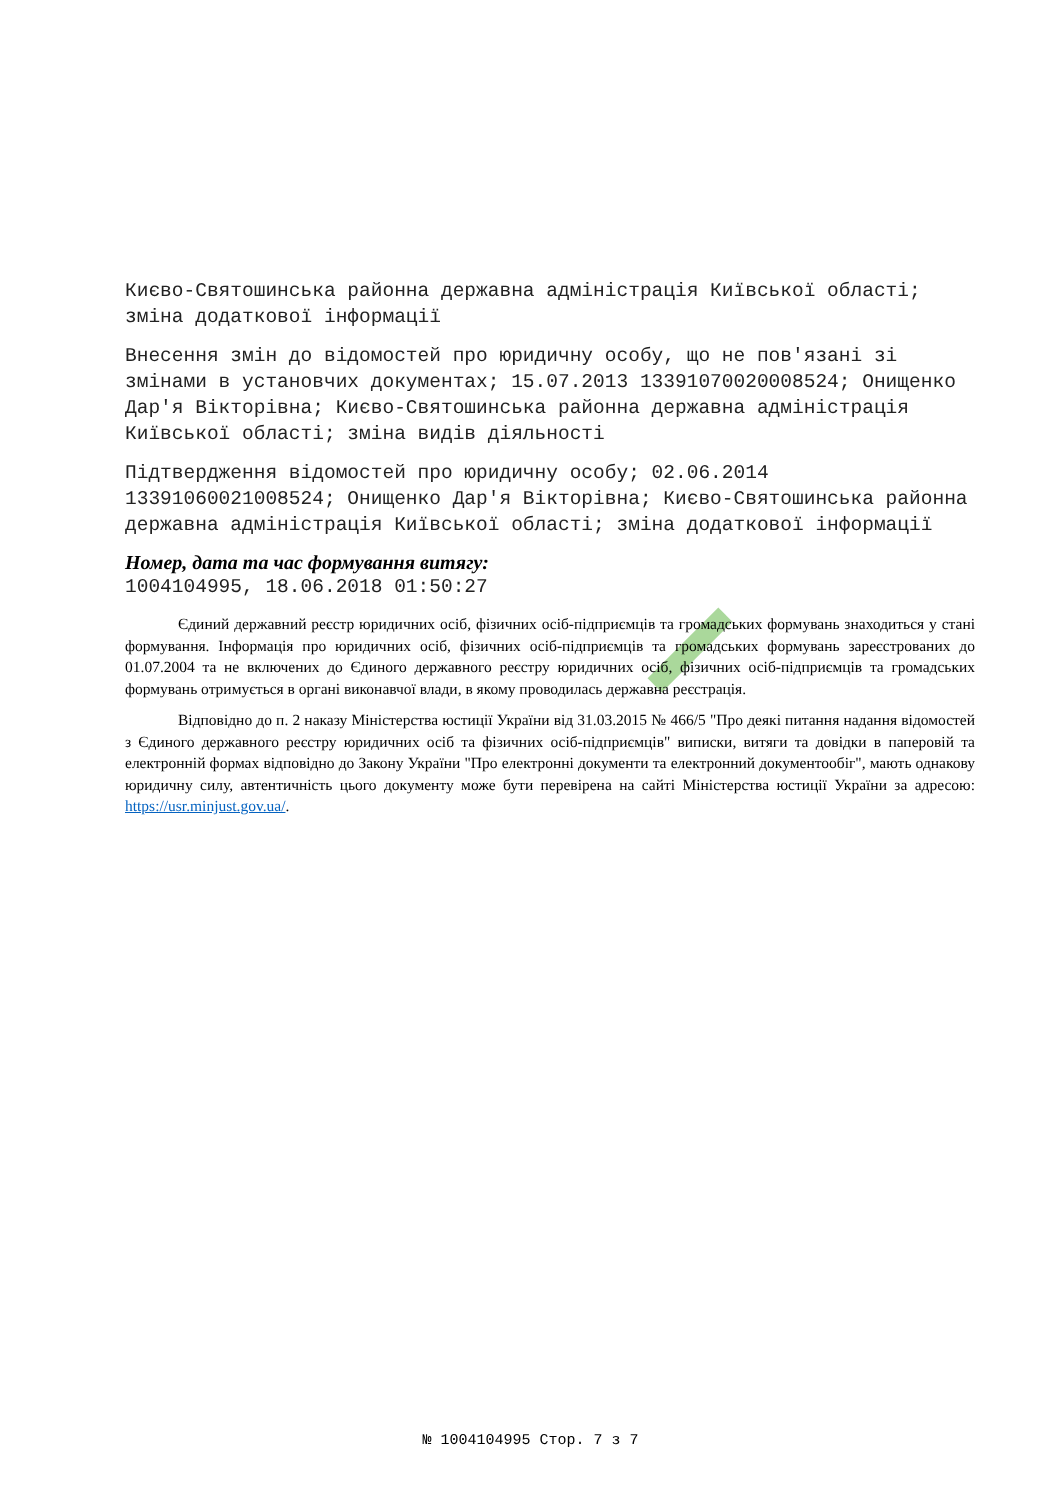Києво-Святошинська районна державна адміністрація Київської області; зміна додаткової інформації
Внесення змін до відомостей про юридичну особу, що не пов'язані зі змінами в установчих документах; 15.07.2013 13391070020008524; Онищенко Дар'я Вікторівна; Києво-Святошинська районна державна адміністрація Київської області; зміна видів діяльності
Підтвердження відомостей про юридичну особу; 02.06.2014 13391060021008524; Онищенко Дар'я Вікторівна; Києво-Святошинська районна державна адміністрація Київської області; зміна додаткової інформації
Номер, дата та час формування витягу:
1004104995, 18.06.2018 01:50:27
Єдиний державний реєстр юридичних осіб, фізичних осіб-підприємців та громадських формувань знаходиться у стані формування. Інформація про юридичних осіб, фізичних осіб-підприємців та громадських формувань зареєстрованих до 01.07.2004 та не включених до Єдиного державного реєстру юридичних осіб, фізичних осіб-підприємців та громадських формувань отримується в органі виконавчої влади, в якому проводилась державна реєстрація.
Відповідно до п. 2 наказу Міністерства юстиції України від 31.03.2015 № 466/5 "Про деякі питання надання відомостей з Єдиного державного реєстру юридичних осіб та фізичних осіб-підприємців" виписки, витяги та довідки в паперовій та електронній формах відповідно до Закону України "Про електронні документи та електронний документообіг", мають однакову юридичну силу, автентичність цього документу може бути перевірена на сайті Міністерства юстиції України за адресою: https://usr.minjust.gov.ua/.
№ 1004104995 Стор. 7 з 7